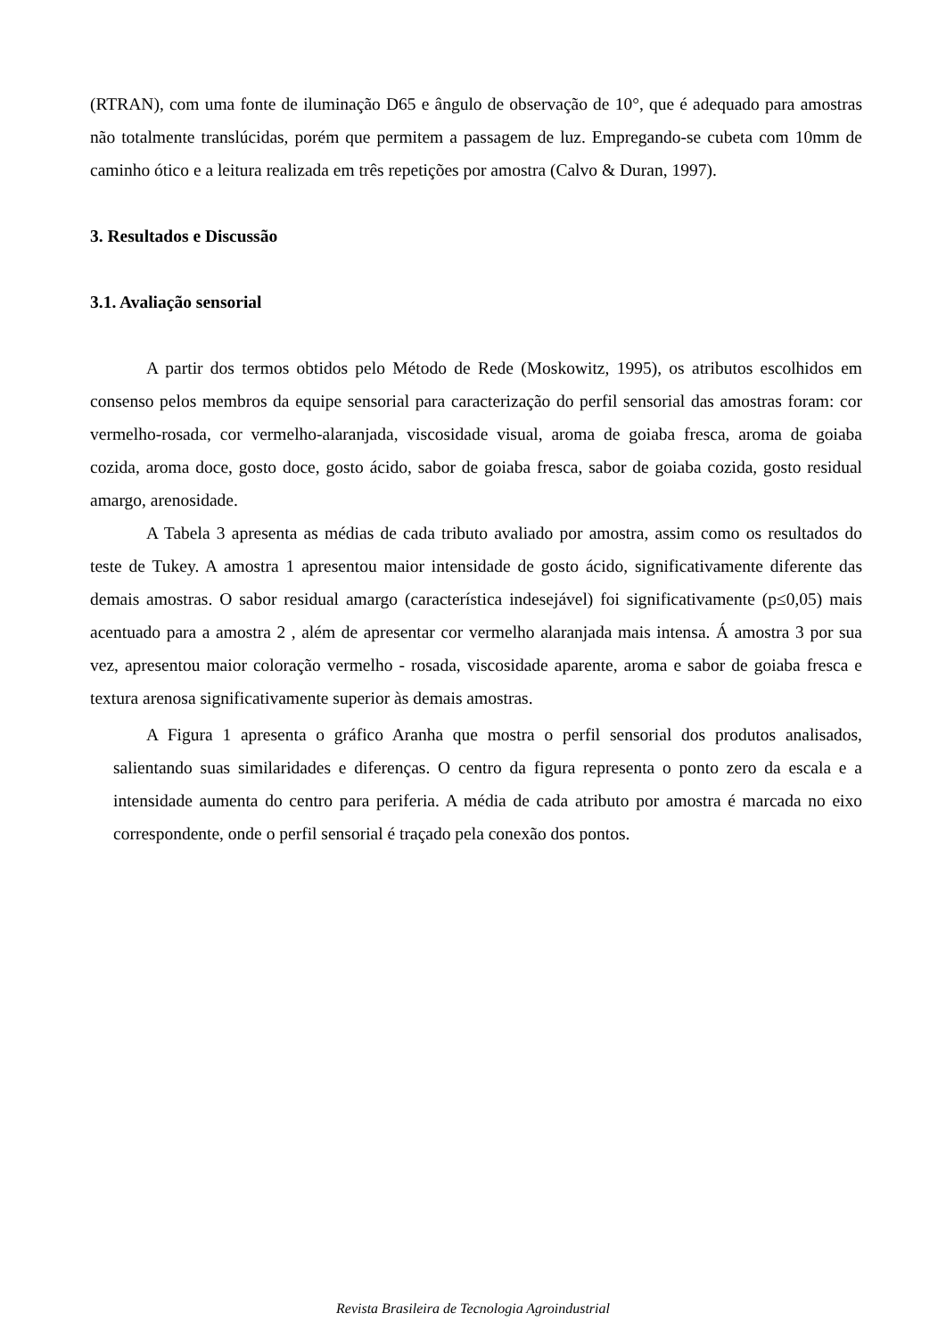(RTRAN), com uma fonte de iluminação D65 e ângulo de observação de 10°, que é adequado para amostras não totalmente translúcidas, porém que permitem a passagem de luz. Empregando-se cubeta com 10mm de caminho ótico e a leitura realizada em três repetições por amostra (Calvo & Duran, 1997).
3. Resultados e Discussão
3.1. Avaliação sensorial
A partir dos termos obtidos pelo Método de Rede (Moskowitz, 1995), os atributos escolhidos em consenso pelos membros da equipe sensorial para caracterização do perfil sensorial das amostras foram: cor vermelho-rosada, cor vermelho-alaranjada, viscosidade visual, aroma de goiaba fresca, aroma de goiaba cozida, aroma doce, gosto doce, gosto ácido, sabor de goiaba fresca, sabor de goiaba cozida, gosto residual amargo, arenosidade.
A Tabela 3 apresenta as médias de cada tributo avaliado por amostra, assim como os resultados do teste de Tukey. A amostra 1 apresentou maior intensidade de gosto ácido, significativamente diferente das demais amostras. O sabor residual amargo (característica indesejável) foi significativamente (p≤0,05) mais acentuado para a amostra 2 , além de apresentar cor vermelho alaranjada mais intensa. Á amostra 3 por sua vez, apresentou maior coloração vermelho - rosada, viscosidade aparente, aroma e sabor de goiaba fresca e textura arenosa significativamente superior às demais amostras.
A Figura 1 apresenta o gráfico Aranha que mostra o perfil sensorial dos produtos analisados, salientando suas similaridades e diferenças. O centro da figura representa o ponto zero da escala e a intensidade aumenta do centro para periferia. A média de cada atributo por amostra é marcada no eixo correspondente, onde o perfil sensorial é traçado pela conexão dos pontos.
Revista Brasileira de Tecnologia Agroindustrial